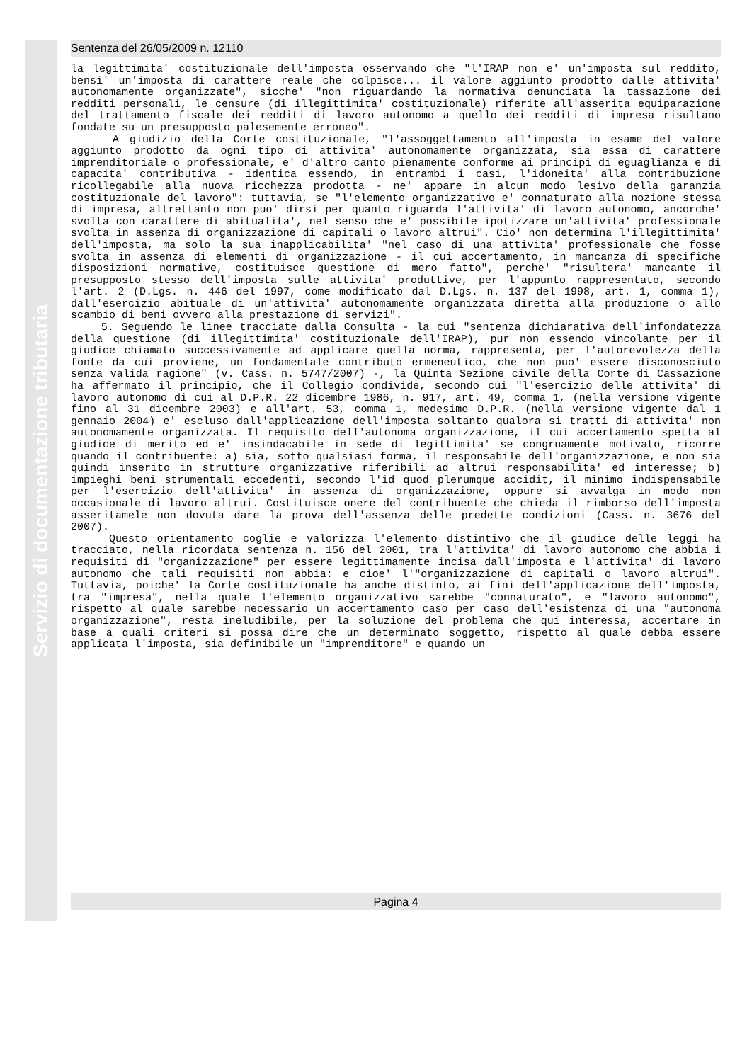Servizio di documentazione tributaria
Sentenza del 26/05/2009 n. 12110
la legittimita' costituzionale dell'imposta osservando che "l'IRAP non e' un'imposta sul reddito, bensi' un'imposta di carattere reale che colpisce... il valore aggiunto prodotto dalle attivita' autonomamente organizzate", sicche' "non riguardando la normativa denunciata la tassazione dei redditi personali, le censure (di illegittimita' costituzionale) riferite all'asserita equiparazione del trattamento fiscale dei redditi di lavoro autonomo a quello dei redditi di impresa risultano fondate su un presupposto palesemente erroneo".
A giudizio della Corte costituzionale, "l'assoggettamento all'imposta in esame del valore aggiunto prodotto da ogni tipo di attivita' autonomamente organizzata, sia essa di carattere imprenditoriale o professionale, e' d'altro canto pienamente conforme ai principi di eguaglianza e di capacita' contributiva - identica essendo, in entrambi i casi, l'idoneita' alla contribuzione ricollegabile alla nuova ricchezza prodotta - ne' appare in alcun modo lesivo della garanzia costituzionale del lavoro": tuttavia, se "l'elemento organizzativo e' connaturato alla nozione stessa di impresa, altrettanto non puo' dirsi per quanto riguarda l'attivita' di lavoro autonomo, ancorche' svolta con carattere di abitualita', nel senso che e' possibile ipotizzare un'attivita' professionale svolta in assenza di organizzazione di capitali o lavoro altrui". Cio' non determina l'illegittimita' dell'imposta, ma solo la sua inapplicabilita' "nel caso di una attivita' professionale che fosse svolta in assenza di elementi di organizzazione - il cui accertamento, in mancanza di specifiche disposizioni normative, costituisce questione di mero fatto", perche' "risultera' mancante il presupposto stesso dell'imposta sulle attivita' produttive, per l'appunto rappresentato, secondo l'art. 2 (D.Lgs. n. 446 del 1997, come modificato dal D.Lgs. n. 137 del 1998, art. 1, comma 1), dall'esercizio abituale di un'attivita' autonomamente organizzata diretta alla produzione o allo scambio di beni ovvero alla prestazione di servizi".
5. Seguendo le linee tracciate dalla Consulta - la cui "sentenza dichiarativa dell'infondatezza della questione (di illegittimita' costituzionale dell'IRAP), pur non essendo vincolante per il giudice chiamato successivamente ad applicare quella norma, rappresenta, per l'autorevolezza della fonte da cui proviene, un fondamentale contributo ermeneutico, che non puo' essere disconosciuto senza valida ragione" (v. Cass. n. 5747/2007) -, la Quinta Sezione civile della Corte di Cassazione ha affermato il principio, che il Collegio condivide, secondo cui "l'esercizio delle attivita' di lavoro autonomo di cui al D.P.R. 22 dicembre 1986, n. 917, art. 49, comma 1, (nella versione vigente fino al 31 dicembre 2003) e all'art. 53, comma 1, medesimo D.P.R. (nella versione vigente dal 1 gennaio 2004) e' escluso dall'applicazione dell'imposta soltanto qualora si tratti di attivita' non autonomamente organizzata. Il requisito dell'autonoma organizzazione, il cui accertamento spetta al giudice di merito ed e' insindacabile in sede di legittimita' se congruamente motivato, ricorre quando il contribuente: a) sia, sotto qualsiasi forma, il responsabile dell'organizzazione, e non sia quindi inserito in strutture organizzative riferibili ad altrui responsabilita' ed interesse; b) impieghi beni strumentali eccedenti, secondo l'id quod plerumque accidit, il minimo indispensabile per l'esercizio dell'attivita' in assenza di organizzazione, oppure si avvalga in modo non occasionale di lavoro altrui. Costituisce onere del contribuente che chieda il rimborso dell'imposta asseritamele non dovuta dare la prova dell'assenza delle predette condizioni (Cass. n. 3676 del 2007).
Questo orientamento coglie e valorizza l'elemento distintivo che il giudice delle leggi ha tracciato, nella ricordata sentenza n. 156 del 2001, tra l'attivita' di lavoro autonomo che abbia i requisiti di "organizzazione" per essere legittimamente incisa dall'imposta e l'attivita' di lavoro autonomo che tali requisiti non abbia: e cioe' l'"organizzazione di capitali o lavoro altrui". Tuttavia, poiche' la Corte costituzionale ha anche distinto, ai fini dell'applicazione dell'imposta, tra "impresa", nella quale l'elemento organizzativo sarebbe "connaturato", e "lavoro autonomo", rispetto al quale sarebbe necessario un accertamento caso per caso dell'esistenza di una "autonoma organizzazione", resta ineludibile, per la soluzione del problema che qui interessa, accertare in base a quali criteri si possa dire che un determinato soggetto, rispetto al quale debba essere applicata l'imposta, sia definibile un "imprenditore" e quando un
Pagina 4